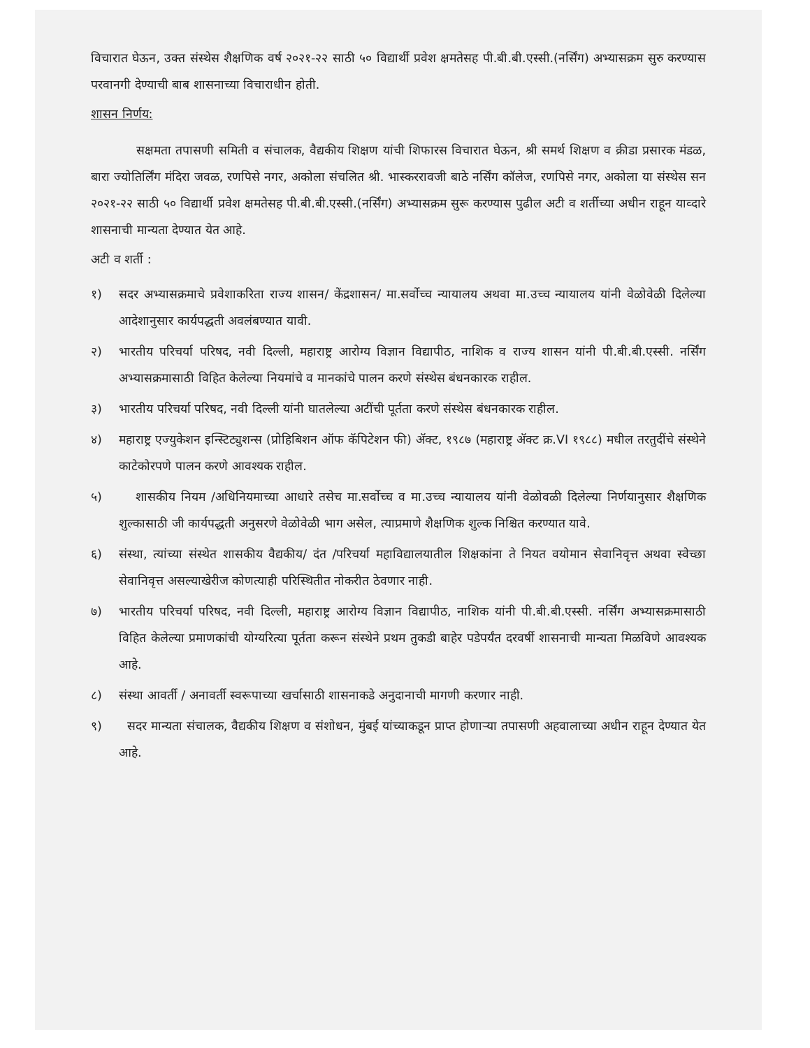विचारात घेऊन, उक्त संस्थेस शैक्षणिक वर्ष २०२१-२२ साठी ५० विद्यार्थी प्रवेश क्षमतेसह पी.बी.बी.एस्सी.(नर्सिंग) अभ्यासक्रम सुरु करण्यास परवानगी देण्याची बाब शासनाच्या विचाराधीन होती.
शासन निर्णय:
सक्षमता तपासणी समिती व संचालक, वैद्यकीय शिक्षण यांची शिफारस विचारात घेऊन, श्री समर्थ शिक्षण व क्रीडा प्रसारक मंडळ, बारा ज्योतिर्लिंग मंदिरा जवळ, रणपिसे नगर, अकोला संचलित श्री. भास्कररावजी बाठे नर्सिंग कॉलेज, रणपिसे नगर, अकोला या संस्थेस सन २०२१-२२ साठी ५० विद्यार्थी प्रवेश क्षमतेसह पी.बी.बी.एस्सी.(नर्सिंग) अभ्यासक्रम सुरू करण्यास पुढील अटी व शर्तीच्या अधीन राहून याव्दारे शासनाची मान्यता देण्यात येत आहे.
अटी व शर्ती :
१) सदर अभ्यासक्रमाचे प्रवेशाकरिता राज्य शासन/ केंद्रशासन/ मा.सर्वोच्च न्यायालय अथवा मा.उच्च न्यायालय यांनी वेळोवेळी दिलेल्या आदेशानुसार कार्यपद्धती अवलंबण्यात यावी.
२) भारतीय परिचर्या परिषद, नवी दिल्ली, महाराष्ट्र आरोग्य विज्ञान विद्यापीठ, नाशिक व राज्य शासन यांनी पी.बी.बी.एस्सी. नर्सिंग अभ्यासक्रमासाठी विहित केलेल्या नियमांचे व मानकांचे पालन करणे संस्थेस बंधनकारक राहील.
३) भारतीय परिचर्या परिषद, नवी दिल्ली यांनी घातलेल्या अटींची पूर्तता करणे संस्थेस बंधनकारक राहील.
४) महाराष्ट्र एज्युकेशन इन्स्टिट्युशन्स (प्रोहिबिशन ऑफ कॅपिटेशन फी) ॲक्ट, १९८७ (महाराष्ट्र ॲक्ट क्र.VI १९८८) मधील तरतुदींचे संस्थेने काटेकोरपणे पालन करणे आवश्यक राहील.
५) शासकीय नियम /अधिनियमाच्या आधारे तसेच मा.सर्वोच्च व मा.उच्च न्यायालय यांनी वेळोवळी दिलेल्या निर्णयानुसार शैक्षणिक शुल्कासाठी जी कार्यपद्धती अनुसरणे वेळोवेळी भाग असेल, त्याप्रमाणे शैक्षणिक शुल्क निश्चित करण्यात यावे.
६) संस्था, त्यांच्या संस्थेत शासकीय वैद्यकीय/ दंत /परिचर्या महाविद्यालयातील शिक्षकांना ते नियत वयोमान सेवानिवृत्त अथवा स्वेच्छा सेवानिवृत्त असल्याखेरीज कोणत्याही परिस्थितीत नोकरीत ठेवणार नाही.
७) भारतीय परिचर्या परिषद, नवी दिल्ली, महाराष्ट्र आरोग्य विज्ञान विद्यापीठ, नाशिक यांनी पी.बी.बी.एस्सी. नर्सिंग अभ्यासक्रमासाठी विहित केलेल्या प्रमाणकांची योग्यरित्या पूर्तता करून संस्थेने प्रथम तुकडी बाहेर पडेपर्यंत दरवर्षी शासनाची मान्यता मिळविणे आवश्यक आहे.
८) संस्था आवर्ती / अनावर्ती स्वरूपाच्या खर्चासाठी शासनाकडे अनुदानाची मागणी करणार नाही.
९) सदर मान्यता संचालक, वैद्यकीय शिक्षण व संशोधन, मुंबई यांच्याकडून प्राप्त होणाऱ्या तपासणी अहवालाच्या अधीन राहून देण्यात येत आहे.